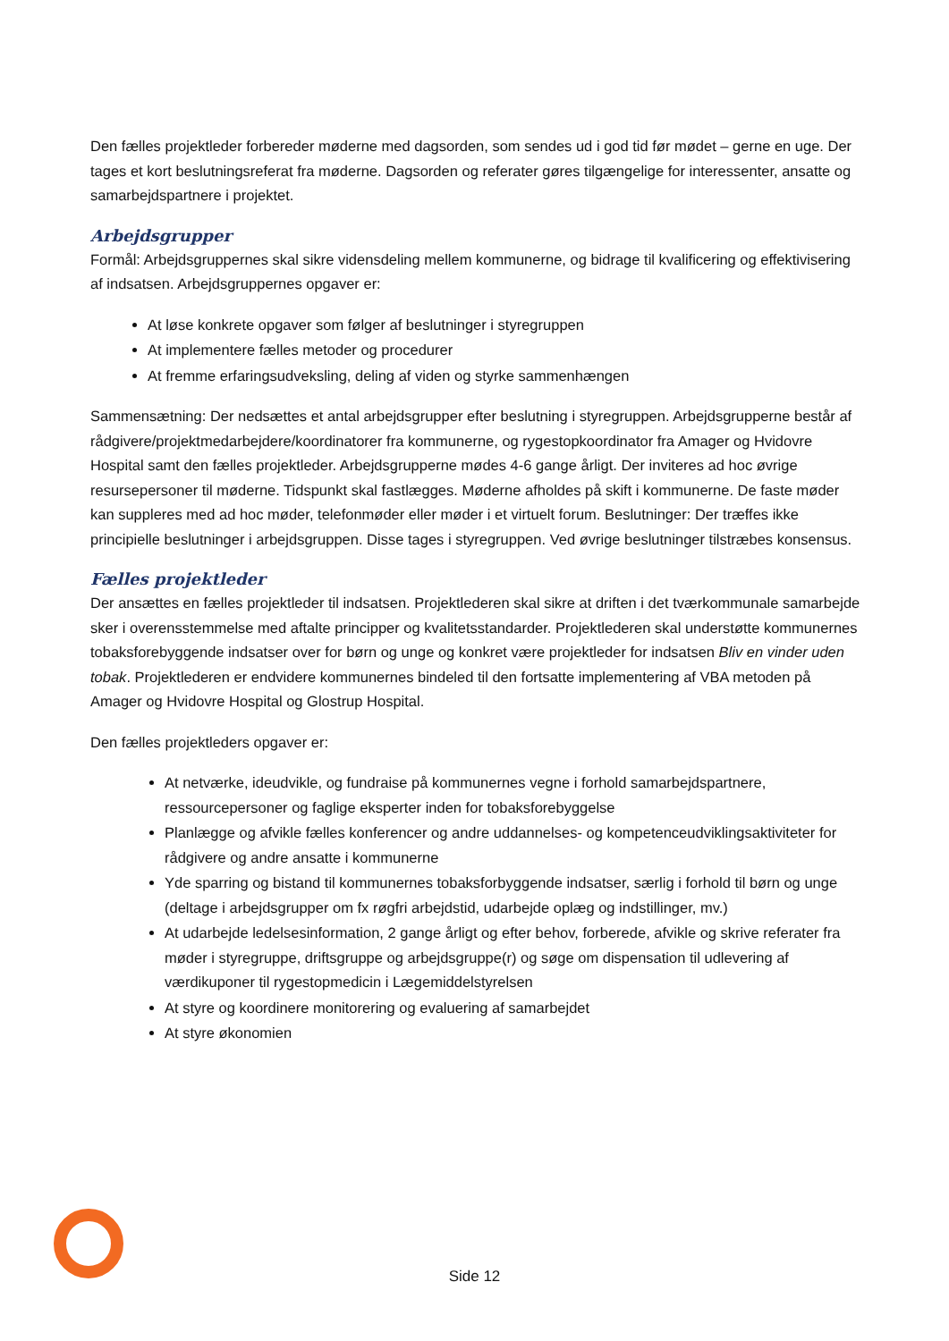Den fælles projektleder forbereder møderne med dagsorden, som sendes ud i god tid før mødet – gerne en uge. Der tages et kort beslutningsreferat fra møderne. Dagsorden og referater gøres tilgængelige for interessenter, ansatte og samarbejdspartnere i projektet.
Arbejdsgrupper
Formål: Arbejdsgruppernes skal sikre vidensdeling mellem kommunerne, og bidrage til kvalificering og effektivisering af indsatsen. Arbejdsgruppernes opgaver er:
At løse konkrete opgaver som følger af beslutninger i styregruppen
At implementere fælles metoder og procedurer
At fremme erfaringsudveksling, deling af viden og styrke sammenhængen
Sammensætning: Der nedsættes et antal arbejdsgrupper efter beslutning i styregruppen. Arbejdsgrupperne består af rådgivere/projektmedarbejdere/koordinatorer fra kommunerne, og rygestopkoordinator fra Amager og Hvidovre Hospital samt den fælles projektleder. Arbejdsgrupperne mødes 4-6 gange årligt. Der inviteres ad hoc øvrige resursepersoner til møderne. Tidspunkt skal fastlægges. Møderne afholdes på skift i kommunerne. De faste møder kan suppleres med ad hoc møder, telefonmøder eller møder i et virtuelt forum. Beslutninger: Der træffes ikke principielle beslutninger i arbejdsgruppen. Disse tages i styregruppen. Ved øvrige beslutninger tilstræbes konsensus.
Fælles projektleder
Der ansættes en fælles projektleder til indsatsen. Projektlederen skal sikre at driften i det tværkommunale samarbejde sker i overensstemmelse med aftalte principper og kvalitetsstandarder. Projektlederen skal understøtte kommunernes tobaksforebyggende indsatser over for børn og unge og konkret være projektleder for indsatsen Bliv en vinder uden tobak. Projektlederen er endvidere kommunernes bindeled til den fortsatte implementering af VBA metoden på Amager og Hvidovre Hospital og Glostrup Hospital.
Den fælles projektleders opgaver er:
At netværke, ideudvikle, og fundraise på kommunernes vegne i forhold samarbejdspartnere, ressourcepersoner og faglige eksperter inden for tobaksforebyggelse
Planlægge og afvikle fælles konferencer og andre uddannelses- og kompetenceudviklingsaktiviteter for rådgivere og andre ansatte i kommunerne
Yde sparring og bistand til kommunernes tobaksforbyggende indsatser, særlig i forhold til børn og unge (deltage i arbejdsgrupper om fx røgfri arbejdstid, udarbejde oplæg og indstillinger, mv.)
At udarbejde ledelsesinformation, 2 gange årligt og efter behov, forberede, afvikle og skrive referater fra møder i styregruppe, driftsgruppe og arbejdsgruppe(r) og søge om dispensation til udlevering af værdikuponer til rygestopmedicin i Lægemiddelstyrelsen
At styre og koordinere monitorering og evaluering af samarbejdet
At styre økonomien
Side 12